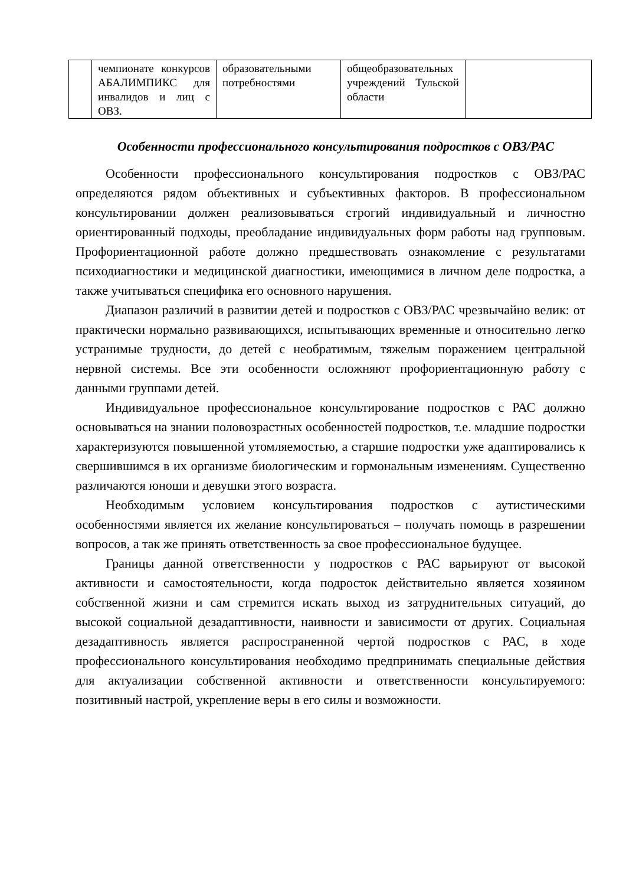| | чемпионате конкурсов АБАЛИМПИКС для инвалидов и лиц с ОВЗ. | образовательными потребностями | общеобразовательных учреждений Тульской области | |
Особенности профессионального консультирования подростков с ОВЗ/РАС
Особенности профессионального консультирования подростков с ОВЗ/РАС определяются рядом объективных и субъективных факторов. В профессиональном консультировании должен реализовываться строгий индивидуальный и личностно ориентированный подходы, преобладание индивидуальных форм работы над групповым. Профориентационной работе должно предшествовать ознакомление с результатами психодиагностики и медицинской диагностики, имеющимися в личном деле подростка, а также учитываться специфика его основного нарушения.
Диапазон различий в развитии детей и подростков с ОВЗ/РАС чрезвычайно велик: от практически нормально развивающихся, испытывающих временные и относительно легко устранимые трудности, до детей с необратимым, тяжелым поражением центральной нервной системы. Все эти особенности осложняют профориентационную работу с данными группами детей.
Индивидуальное профессиональное консультирование подростков с РАС должно основываться на знании половозрастных особенностей подростков, т.е. младшие подростки характеризуются повышенной утомляемостью, а старшие подростки уже адаптировались к свершившимся в их организме биологическим и гормональным изменениям. Существенно различаются юноши и девушки этого возраста.
Необходимым условием консультирования подростков с аутистическими особенностями является их желание консультироваться – получать помощь в разрешении вопросов, а так же принять ответственность за свое профессиональное будущее.
Границы данной ответственности у подростков с РАС варьируют от высокой активности и самостоятельности, когда подросток действительно является хозяином собственной жизни и сам стремится искать выход из затруднительных ситуаций, до высокой социальной дезадаптивности, наивности и зависимости от других. Социальная дезадаптивность является распространенной чертой подростков с РАС, в ходе профессионального консультирования необходимо предпринимать специальные действия для актуализации собственной активности и ответственности консультируемого: позитивный настрой, укрепление веры в его силы и возможности.